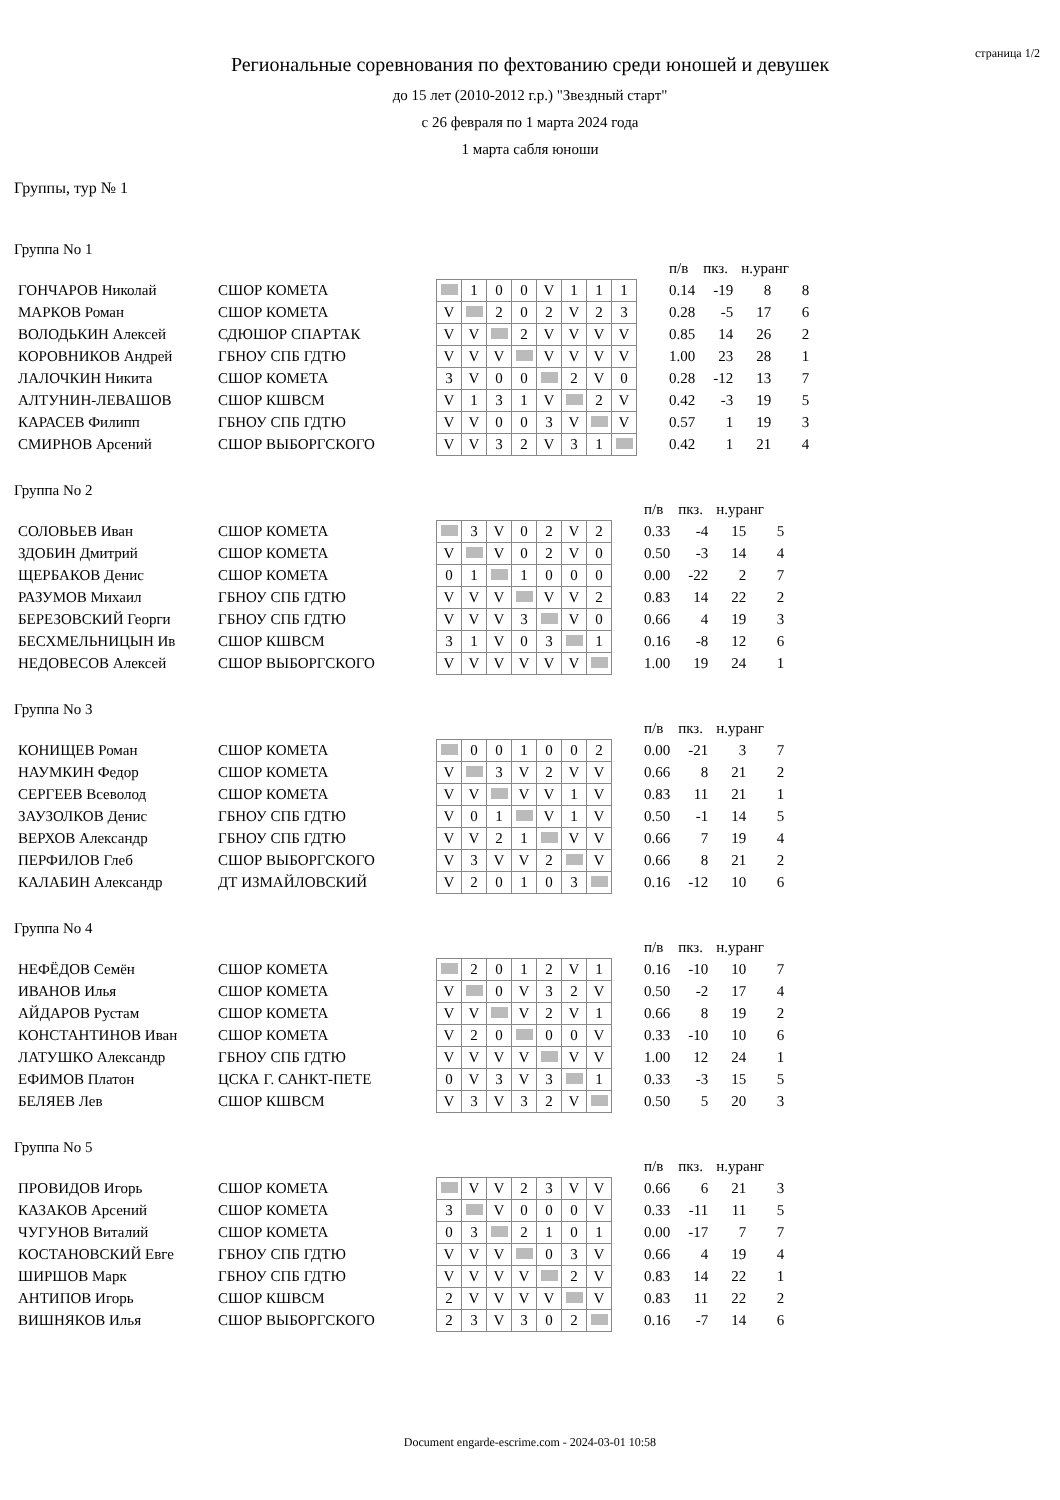страница 1/2
Региональные соревнования по фехтованию среди юношей и девушек
до 15 лет (2010-2012 г.р.) "Звездный старт"
с 26 февраля по 1 марта 2024 года
1 марта сабля юноши
Группы, тур № 1
Группа No 1
| | | | | | | | | | | | | п/в | пкз. | н.уранг | |
| ГОНЧАРОВ Николай | СШОР КОМЕТА | | | 1 | 0 | 0 | V | 1 | 1 | 1 | | 0.14 | -19 | 8 | 8 |
| МАРКОВ Роман | СШОР КОМЕТА | | V | | 2 | 0 | 2 | V | 2 | 3 | | 0.28 | -5 | 17 | 6 |
| ВОЛОДЬКИН Алексей | СДЮШОР СПАРТАК | | V | V | | 2 | V | V | V | V | | 0.85 | 14 | 26 | 2 |
| КОРОВНИКОВ Андрей | ГБНОУ СПБ ГДТЮ | | V | V | V | | V | V | V | V | | 1.00 | 23 | 28 | 1 |
| ЛАЛОЧКИН Никита | СШОР КОМЕТА | | 3 | V | 0 | 0 | | 2 | V | 0 | | 0.28 | -12 | 13 | 7 |
| АЛТУНИН-ЛЕВАШОВ | СШОР КШВСМ | | V | 1 | 3 | 1 | V | | 2 | V | | 0.42 | -3 | 19 | 5 |
| КАРАСЕВ Филипп | ГБНОУ СПБ ГДТЮ | | V | V | 0 | 0 | 3 | V | | V | | 0.57 | 1 | 19 | 3 |
| СМИРНОВ Арсений | СШОР ВЫБОРГСКОГО | | V | V | 3 | 2 | V | 3 | 1 | | | 0.42 | 1 | 21 | 4 |
Группа No 2
| | | | | | | | | | | | п/в | пкз. | н.уранг | |
| СОЛОВЬЕВ Иван | СШОР КОМЕТА | | | 3 | V | 0 | 2 | V | 2 | | 0.33 | -4 | 15 | 5 |
| ЗДОБИН Дмитрий | СШОР КОМЕТА | | V | | V | 0 | 2 | V | 0 | | 0.50 | -3 | 14 | 4 |
| ЩЕРБАКОВ Денис | СШОР КОМЕТА | | 0 | 1 | | 1 | 0 | 0 | 0 | | 0.00 | -22 | 2 | 7 |
| РАЗУМОВ Михаил | ГБНОУ СПБ ГДТЮ | | V | V | V | | V | V | 2 | | 0.83 | 14 | 22 | 2 |
| БЕРЕЗОВСКИЙ Георги | ГБНОУ СПБ ГДТЮ | | V | V | V | 3 | | V | 0 | | 0.66 | 4 | 19 | 3 |
| БЕСХМЕЛЬНИЦЫН Ив | СШОР КШВСМ | | 3 | 1 | V | 0 | 3 | | 1 | | 0.16 | -8 | 12 | 6 |
| НЕДОВЕСОВ Алексей | СШОР ВЫБОРГСКОГО | | V | V | V | V | V | V | | | 1.00 | 19 | 24 | 1 |
Группа No 3
| | | | | | | | | | | | п/в | пкз. | н.уранг | |
| КОНИЩЕВ Роман | СШОР КОМЕТА | | | 0 | 0 | 1 | 0 | 0 | 2 | | 0.00 | -21 | 3 | 7 |
| НАУМКИН Федор | СШОР КОМЕТА | | V | | 3 | V | 2 | V | V | | 0.66 | 8 | 21 | 2 |
| СЕРГЕЕВ Всеволод | СШОР КОМЕТА | | V | V | | V | V | 1 | V | | 0.83 | 11 | 21 | 1 |
| ЗАУЗОЛКОВ Денис | ГБНОУ СПБ ГДТЮ | | V | 0 | 1 | | V | 1 | V | | 0.50 | -1 | 14 | 5 |
| ВЕРХОВ Александр | ГБНОУ СПБ ГДТЮ | | V | V | 2 | 1 | | V | V | | 0.66 | 7 | 19 | 4 |
| ПЕРФИЛОВ Глеб | СШОР ВЫБОРГСКОГО | | V | 3 | V | V | 2 | | V | | 0.66 | 8 | 21 | 2 |
| КАЛАБИН Александр | ДТ ИЗМАЙЛОВСКИЙ | | V | 2 | 0 | 1 | 0 | 3 | | | 0.16 | -12 | 10 | 6 |
Группа No 4
| | | | | | | | | | | | п/в | пкз. | н.уранг | |
| НЕФЁДОВ Семён | СШОР КОМЕТА | | | 2 | 0 | 1 | 2 | V | 1 | | 0.16 | -10 | 10 | 7 |
| ИВАНОВ Илья | СШОР КОМЕТА | | V | | 0 | V | 3 | 2 | V | | 0.50 | -2 | 17 | 4 |
| АЙДАРОВ Рустам | СШОР КОМЕТА | | V | V | | V | 2 | V | 1 | | 0.66 | 8 | 19 | 2 |
| КОНСТАНТИНОВ Иван | СШОР КОМЕТА | | V | 2 | 0 | | 0 | 0 | V | | 0.33 | -10 | 10 | 6 |
| ЛАТУШКО Александр | ГБНОУ СПБ ГДТЮ | | V | V | V | V | | V | V | | 1.00 | 12 | 24 | 1 |
| ЕФИМОВ Платон | ЦСКА Г. САНКТ-ПЕТЕ | | 0 | V | 3 | V | 3 | | 1 | | 0.33 | -3 | 15 | 5 |
| БЕЛЯЕВ Лев | СШОР КШВСМ | | V | 3 | V | 3 | 2 | V | | | 0.50 | 5 | 20 | 3 |
Группа No 5
| | | | | | | | | | | | п/в | пкз. | н.уранг | |
| ПРОВИДОВ Игорь | СШОР КОМЕТА | | | V | V | 2 | 3 | V | V | | 0.66 | 6 | 21 | 3 |
| КАЗАКОВ Арсений | СШОР КОМЕТА | | 3 | | V | 0 | 0 | 0 | V | | 0.33 | -11 | 11 | 5 |
| ЧУГУНОВ Виталий | СШОР КОМЕТА | | 0 | 3 | | 2 | 1 | 0 | 1 | | 0.00 | -17 | 7 | 7 |
| КОСТАНОВСКИЙ Евге | ГБНОУ СПБ ГДТЮ | | V | V | V | | 0 | 3 | V | | 0.66 | 4 | 19 | 4 |
| ШИРШОВ Марк | ГБНОУ СПБ ГДТЮ | | V | V | V | V | | 2 | V | | 0.83 | 14 | 22 | 1 |
| АНТИПОВ Игорь | СШОР КШВСМ | | 2 | V | V | V | V | | V | | 0.83 | 11 | 22 | 2 |
| ВИШНЯКОВ Илья | СШОР ВЫБОРГСКОГО | | 2 | 3 | V | 3 | 0 | 2 | | | 0.16 | -7 | 14 | 6 |
Document engarde-escrime.com - 2024-03-01 10:58